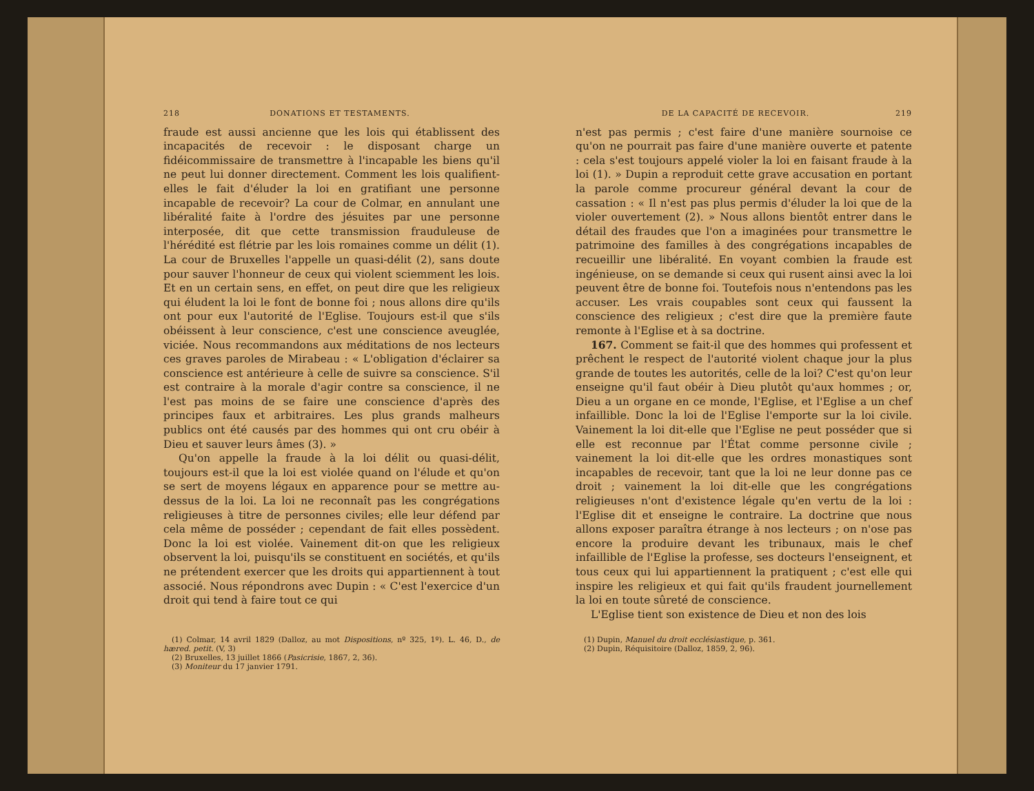218 DONATIONS ET TESTAMENTS.
fraude est aussi ancienne que les lois qui établissent des incapacités de recevoir : le disposant charge un fidéicommissaire de transmettre à l'incapable les biens qu'il ne peut lui donner directement. Comment les lois qualifient-elles le fait d'éluder la loi en gratifiant une personne incapable de recevoir? La cour de Colmar, en annulant une libéralité faite à l'ordre des jésuites par une personne interposée, dit que cette transmission frauduleuse de l'hérédité est flétrie par les lois romaines comme un délit (1). La cour de Bruxelles l'appelle un quasi-délit (2), sans doute pour sauver l'honneur de ceux qui violent sciemment les lois. Et en un certain sens, en effet, on peut dire que les religieux qui éludent la loi le font de bonne foi ; nous allons dire qu'ils ont pour eux l'autorité de l'Eglise. Toujours est-il que s'ils obéissent à leur conscience, c'est une conscience aveuglée, viciée. Nous recommandons aux méditations de nos lecteurs ces graves paroles de Mirabeau : « L'obligation d'éclairer sa conscience est antérieure à celle de suivre sa conscience. S'il est contraire à la morale d'agir contre sa conscience, il ne l'est pas moins de se faire une conscience d'après des principes faux et arbitraires. Les plus grands malheurs publics ont été causés par des hommes qui ont cru obéir à Dieu et sauver leurs âmes (3). »
Qu'on appelle la fraude à la loi délit ou quasi-délit, toujours est-il que la loi est violée quand on l'élude et qu'on se sert de moyens légaux en apparence pour se mettre au-dessus de la loi. La loi ne reconnaît pas les congrégations religieuses à titre de personnes civiles; elle leur défend par cela même de posséder ; cependant de fait elles possèdent. Donc la loi est violée. Vainement dit-on que les religieux observent la loi, puisqu'ils se constituent en sociétés, et qu'ils ne prétendent exercer que les droits qui appartiennent à tout associé. Nous répondrons avec Dupin : « C'est l'exercice d'un droit qui tend à faire tout ce qui
(1) Colmar, 14 avril 1829 (Dalloz, au mot Dispositions, nº 325, 1º). L. 46, D., de hæred. petit. (V, 3)
(2) Bruxelles, 13 juillet 1866 (Pasicrisie, 1867, 2, 36).
(3) Moniteur du 17 janvier 1791.
DE LA CAPACITÉ DE RECEVOIR. 219
n'est pas permis ; c'est faire d'une manière sournoise ce qu'on ne pourrait pas faire d'une manière ouverte et patente : cela s'est toujours appelé violer la loi en faisant fraude à la loi (1). » Dupin a reproduit cette grave accusation en portant la parole comme procureur général devant la cour de cassation : « Il n'est pas plus permis d'éluder la loi que de la violer ouvertement (2). » Nous allons bientôt entrer dans le détail des fraudes que l'on a imaginées pour transmettre le patrimoine des familles à des congrégations incapables de recueillir une libéralité. En voyant combien la fraude est ingénieuse, on se demande si ceux qui rusent ainsi avec la loi peuvent être de bonne foi. Toutefois nous n'entendons pas les accuser. Les vrais coupables sont ceux qui faussent la conscience des religieux ; c'est dire que la première faute remonte à l'Eglise et à sa doctrine.
167. Comment se fait-il que des hommes qui professent et prêchent le respect de l'autorité violent chaque jour la plus grande de toutes les autorités, celle de la loi? C'est qu'on leur enseigne qu'il faut obéir à Dieu plutôt qu'aux hommes ; or, Dieu a un organe en ce monde, l'Eglise, et l'Eglise a un chef infaillible. Donc la loi de l'Eglise l'emporte sur la loi civile. Vainement la loi dit-elle que l'Eglise ne peut posséder que si elle est reconnue par l'État comme personne civile ; vainement la loi dit-elle que les ordres monastiques sont incapables de recevoir, tant que la loi ne leur donne pas ce droit ; vainement la loi dit-elle que les congrégations religieuses n'ont d'existence légale qu'en vertu de la loi : l'Eglise dit et enseigne le contraire. La doctrine que nous allons exposer paraîtra étrange à nos lecteurs ; on n'ose pas encore la produire devant les tribunaux, mais le chef infaillible de l'Eglise la professe, ses docteurs l'enseignent, et tous ceux qui lui appartiennent la pratiquent ; c'est elle qui inspire les religieux et qui fait qu'ils fraudent journellement la loi en toute sûreté de conscience.
L'Eglise tient son existence de Dieu et non des lois
(1) Dupin, Manuel du droit ecclésiastique, p. 361.
(2) Dupin, Réquisitoire (Dalloz, 1859, 2, 96).